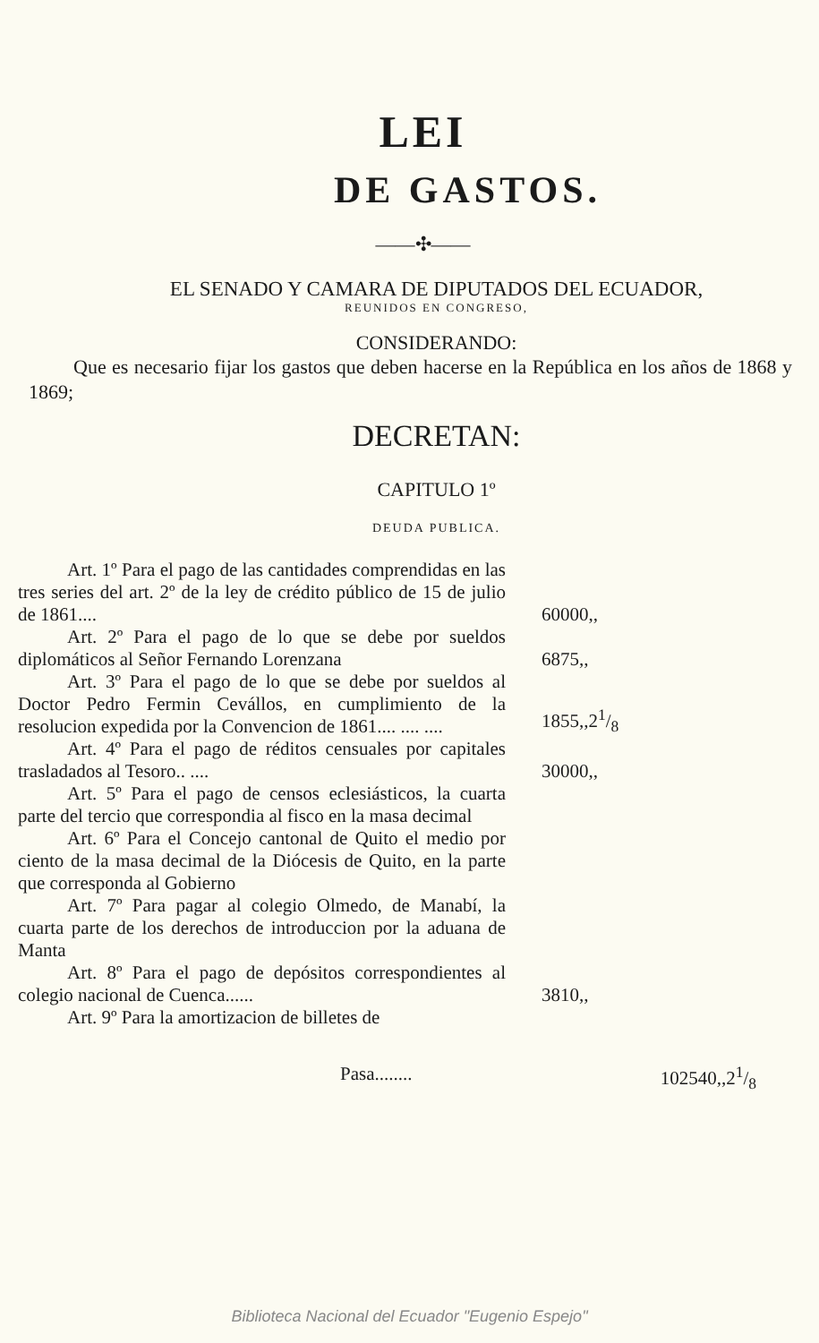LEI
DE GASTOS.
——✣——
EL SENADO Y CAMARA DE DIPUTADOS DEL ECUADOR,
REUNIDOS EN CONGRESO,
CONSIDERANDO:
Que es necesario fijar los gastos que deben hacerse en la República en los años de 1868 y 1869;
DECRETAN:
CAPITULO 1º
DEUDA PUBLICA.
| Art. 1º Para el pago de las cantidades comprendidas en las tres series del art. 2º de la ley de crédito público de 15 de julio de 1861.... | 60000,, |
| Art. 2º Para el pago de lo que se debe por sueldos diplomáticos al Señor Fernando Lorenzana | 6875,, |
| Art. 3º Para el pago de lo que se debe por sueldos al Doctor Pedro Fermin Cevállos, en cumplimiento de la resolucion expedida por la Convencion de 1861.... .... .... | 1855,,21/8 |
| Art. 4º Para el pago de réditos censuales por capitales trasladados al Tesoro.. .... | 30000,, |
| Art. 5º Para el pago de censos eclesiásticos, la cuarta parte del tercio que correspondia al fisco en la masa decimal | |
| Art. 6º Para el Concejo cantonal de Quito el medio por ciento de la masa decimal de la Diócesis de Quito, en la parte que corresponda al Gobierno | |
| Art. 7º Para pagar al colegio Olmedo, de Manabí, la cuarta parte de los derechos de introduccion por la aduana de Manta | |
| Art. 8º Para el pago de depósitos correspondientes al colegio nacional de Cuenca...... | 3810,, |
| Art. 9º Para la amortizacion de billetes de | |
Pasa........ 102540,,21/8
Biblioteca Nacional del Ecuador "Eugenio Espejo"